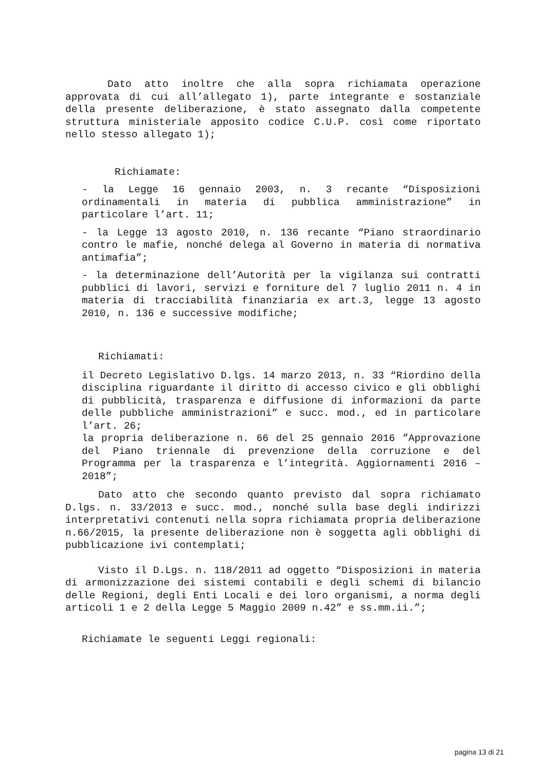Dato atto inoltre che alla sopra richiamata operazione approvata di cui all’allegato 1), parte integrante e sostanziale della presente deliberazione, è stato assegnato dalla competente struttura ministeriale apposito codice C.U.P. così come riportato nello stesso allegato 1);
Richiamate:
- la Legge 16 gennaio 2003, n. 3 recante “Disposizioni ordinamentali in materia di pubblica amministrazione” in particolare l’art. 11;
- la Legge 13 agosto 2010, n. 136 recante “Piano straordinario contro le mafie, nonché delega al Governo in materia di normativa antimafia”;
- la determinazione dell’Autorità per la vigilanza sui contratti pubblici di lavori, servizi e forniture del 7 luglio 2011 n. 4 in materia di tracciabilità finanziaria ex art.3, legge 13 agosto 2010, n. 136 e successive modifiche;
Richiamati:
il Decreto Legislativo D.lgs. 14 marzo 2013, n. 33 “Riordino della disciplina riguardante il diritto di accesso civico e gli obblighi di pubblicità, trasparenza e diffusione di informazioni da parte delle pubbliche amministrazioni” e succ. mod., ed in particolare l’art. 26;
la propria deliberazione n. 66 del 25 gennaio 2016 ”Approvazione del Piano triennale di prevenzione della corruzione e del Programma per la trasparenza e l’integrità. Aggiornamenti 2016 – 2018”;
Dato atto che secondo quanto previsto dal sopra richiamato D.lgs. n. 33/2013 e succ. mod., nonché sulla base degli indirizzi interpretativi contenuti nella sopra richiamata propria deliberazione n.66/2015, la presente deliberazione non è soggetta agli obblighi di pubblicazione ivi contemplati;
Visto il D.Lgs. n. 118/2011 ad oggetto “Disposizioni in materia di armonizzazione dei sistemi contabili e degli schemi di bilancio delle Regioni, degli Enti Locali e dei loro organismi, a norma degli articoli 1 e 2 della Legge 5 Maggio 2009 n.42” e ss.mm.ii.”;
Richiamate le seguenti Leggi regionali:
pagina 13 di 21